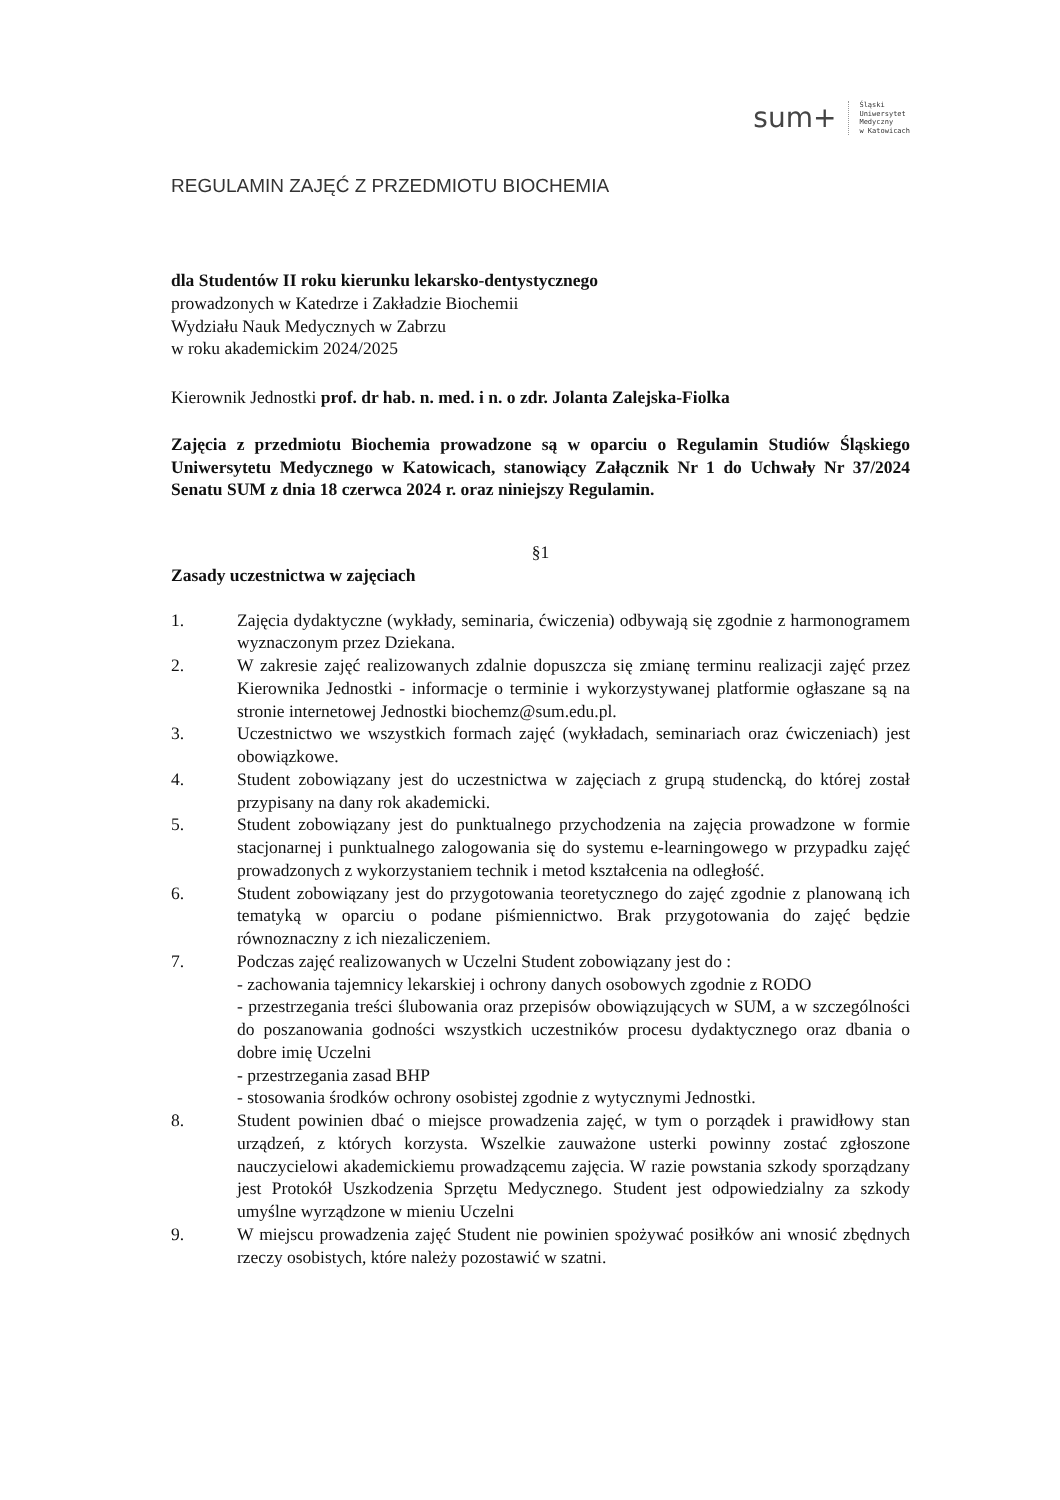sum+ Śląski
Uniwersytet
Medyczny
w Katowicach
REGULAMIN ZAJĘĆ Z PRZEDMIOTU BIOCHEMIA
dla Studentów II roku kierunku lekarsko-dentystycznego
prowadzonych w Katedrze i Zakładzie Biochemii
Wydziału Nauk Medycznych w Zabrzu
w roku akademickim 2024/2025
Kierownik Jednostki prof. dr hab. n. med. i n. o zdr. Jolanta Zalejska-Fiolka
Zajęcia z przedmiotu Biochemia prowadzone są w oparciu o Regulamin Studiów Śląskiego Uniwersytetu Medycznego w Katowicach, stanowiący Załącznik Nr 1 do Uchwały Nr 37/2024 Senatu SUM z dnia 18 czerwca 2024 r. oraz niniejszy Regulamin.
§1
Zasady uczestnictwa w zajęciach
1. Zajęcia dydaktyczne (wykłady, seminaria, ćwiczenia) odbywają się zgodnie z harmonogramem wyznaczonym przez Dziekana.
2. W zakresie zajęć realizowanych zdalnie dopuszcza się zmianę terminu realizacji zajęć przez Kierownika Jednostki - informacje o terminie i wykorzystywanej platformie ogłaszane są na stronie internetowej Jednostki biochemz@sum.edu.pl.
3. Uczestnictwo we wszystkich formach zajęć (wykładach, seminariach oraz ćwiczeniach) jest obowiązkowe.
4. Student zobowiązany jest do uczestnictwa w zajęciach z grupą studencką, do której został przypisany na dany rok akademicki.
5. Student zobowiązany jest do punktualnego przychodzenia na zajęcia prowadzone w formie stacjonarnej i punktualnego zalogowania się do systemu e-learningowego w przypadku zajęć prowadzonych z wykorzystaniem technik i metod kształcenia na odległość.
6. Student zobowiązany jest do przygotowania teoretycznego do zajęć zgodnie z planowaną ich tematyką w oparciu o podane piśmiennictwo. Brak przygotowania do zajęć będzie równoznaczny z ich niezaliczeniem.
7. Podczas zajęć realizowanych w Uczelni Student zobowiązany jest do :
- zachowania tajemnicy lekarskiej i ochrony danych osobowych zgodnie z RODO
- przestrzegania treści ślubowania oraz przepisów obowiązujących w SUM, a w szczególności do poszanowania godności wszystkich uczestników procesu dydaktycznego oraz dbania o dobre imię Uczelni
- przestrzegania zasad BHP
- stosowania środków ochrony osobistej zgodnie z wytycznymi Jednostki.
8. Student powinien dbać o miejsce prowadzenia zajęć, w tym o porządek i prawidłowy stan urządzeń, z których korzysta. Wszelkie zauważone usterki powinny zostać zgłoszone nauczycielowi akademickiemu prowadzącemu zajęcia. W razie powstania szkody sporządzany jest Protokół Uszkodzenia Sprzętu Medycznego. Student jest odpowiedzialny za szkody umyślne wyrządzone w mieniu Uczelni
9. W miejscu prowadzenia zajęć Student nie powinien spożywać posiłków ani wnosić zbędnych rzeczy osobistych, które należy pozostawić w szatni.